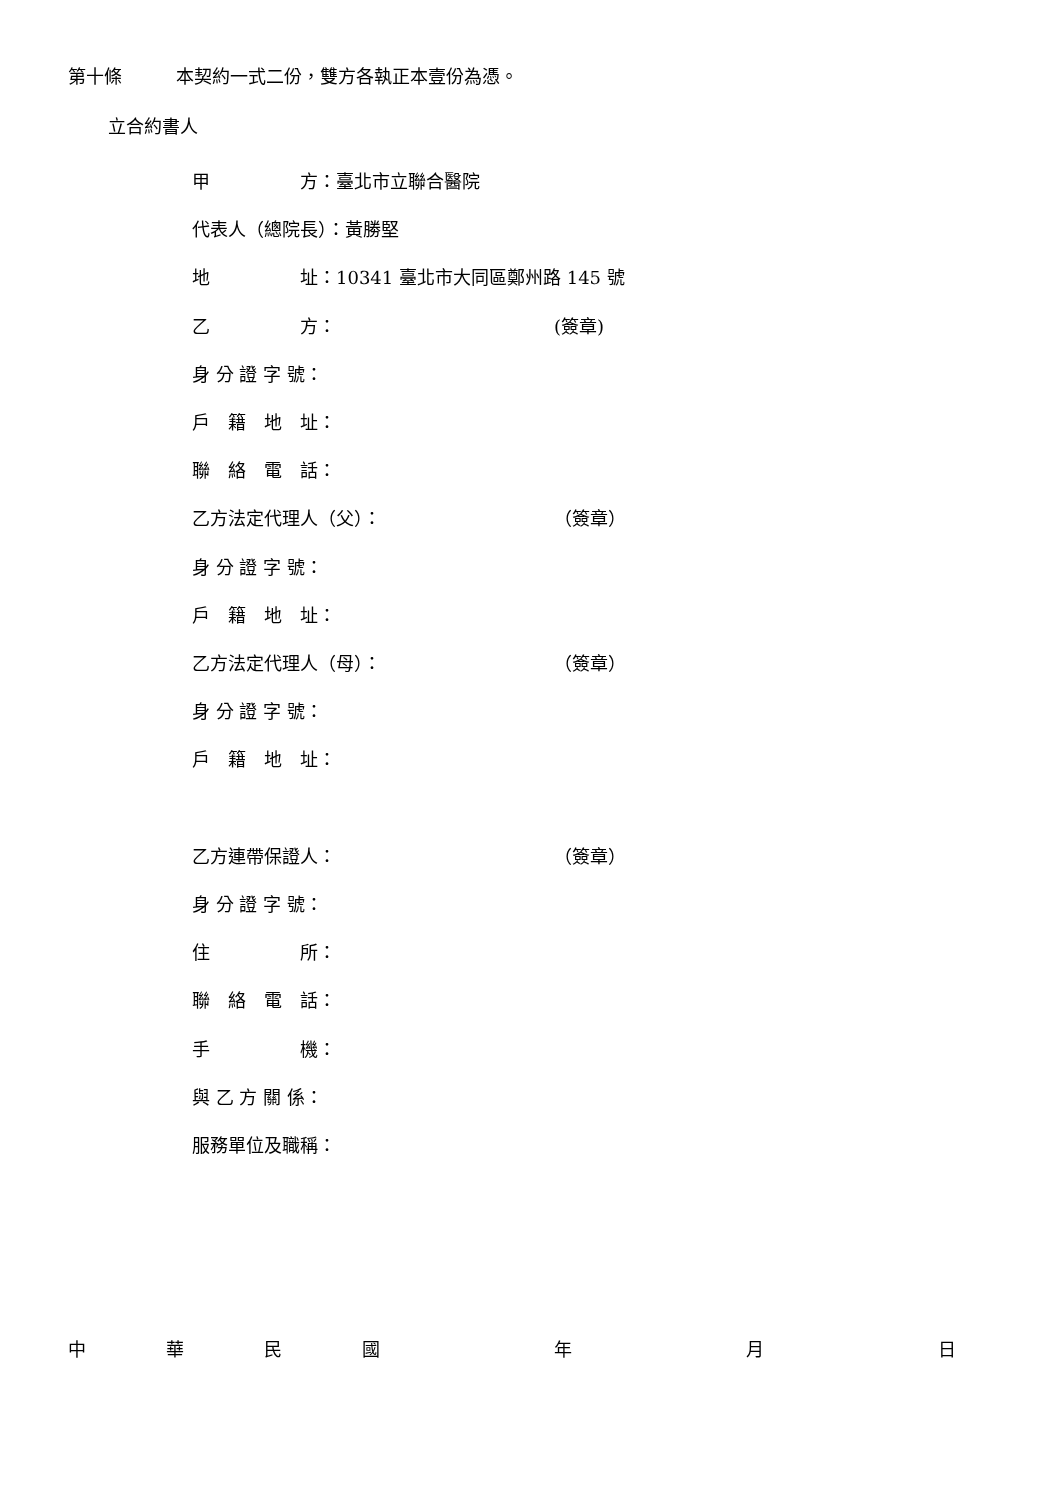第十條　　　本契約一式二份，雙方各執正本壹份為憑。
立合約書人
甲　　　　　方：臺北市立聯合醫院
代表人（總院長）：黃勝堅
地　　　　　址：10341 臺北市大同區鄭州路 145 號
乙　　　　　方： (簽章)
身 分 證 字 號：
戶　籍　地　址：
聯　絡　電　話：
乙方法定代理人（父）： （簽章）
身 分 證 字 號：
戶　籍　地　址：
乙方法定代理人（母）： （簽章）
身 分 證 字 號：
戶　籍　地　址：
乙方連帶保證人： （簽章）
身 分 證 字 號：
住　　　　　所：
聯　絡　電　話：
手　　　　　機：
與 乙 方 關 係：
服務單位及職稱：
中華民國年月日